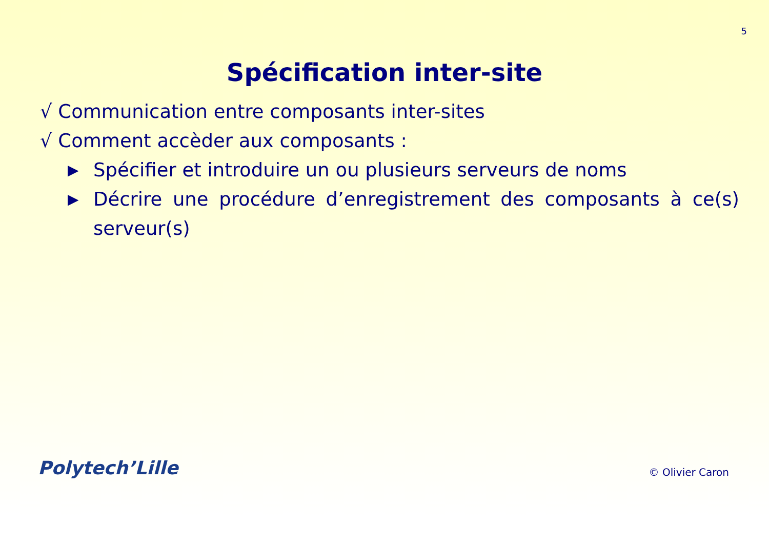5
Spécification inter-site
√ Communication entre composants inter-sites
√ Comment accèder aux composants :
▶ Spécifier et introduire un ou plusieurs serveurs de noms
▶ Décrire une procédure d’enregistrement des composants à ce(s) serveur(s)
Polytech’Lille © Olivier Caron